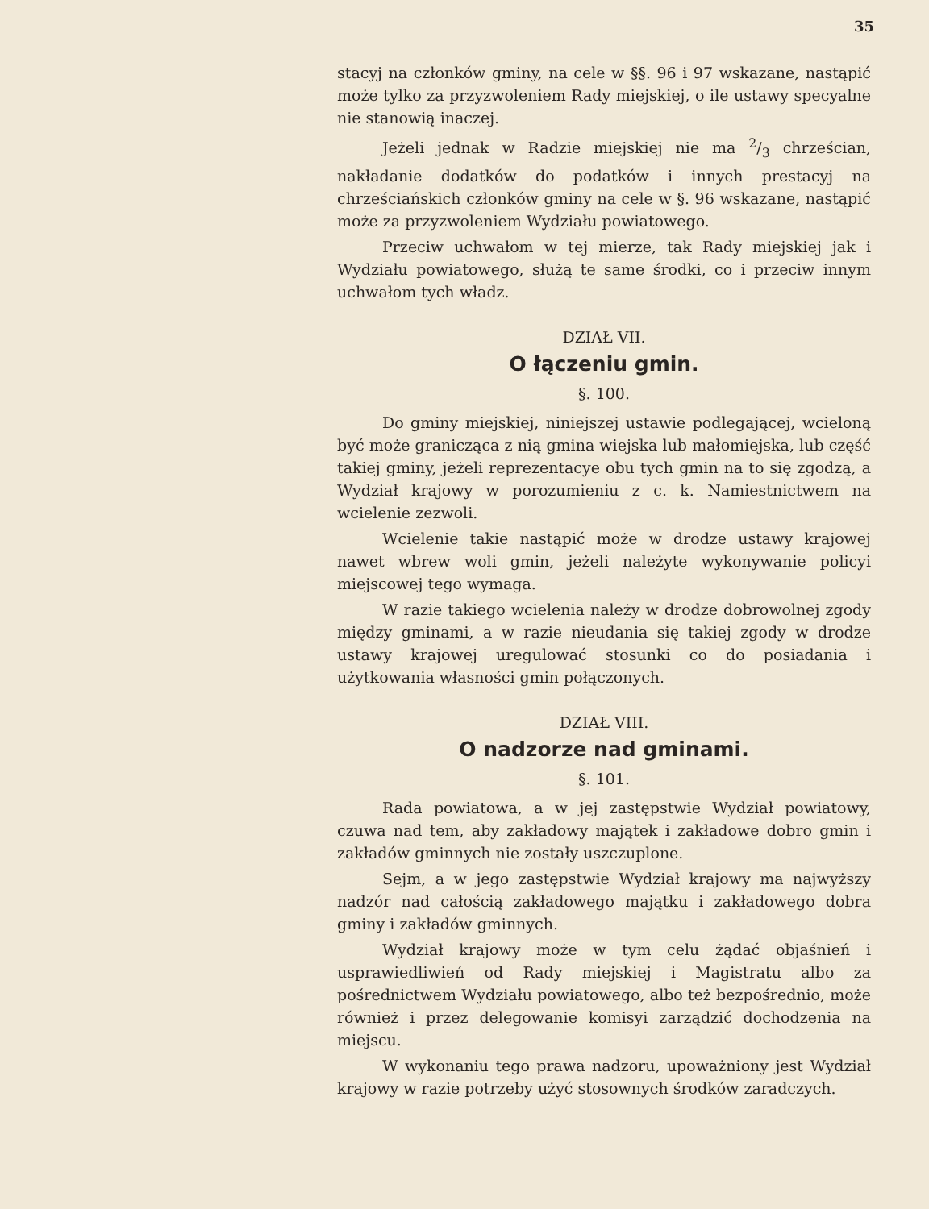35
stacyj na członków gminy, na cele w §§. 96 i 97 wskazane, nastąpić może tylko za przyzwoleniem Rady miejskiej, o ile ustawy specyalne nie stanowią inaczej.
Jeżeli jednak w Radzie miejskiej nie ma 2/3 chrześcian, nakładanie dodatków do podatków i innych prestacyj na chrześciańskich członków gminy na cele w §. 96 wskazane, nastąpić może za przyzwoleniem Wydziału powiatowego.
Przeciw uchwałom w tej mierze, tak Rady miejskiej jak i Wydziału powiatowego, służą te same środki, co i przeciw innym uchwałom tych władz.
DZIAŁ VII.
O łączeniu gmin.
§. 100.
Do gminy miejskiej, niniejszej ustawie podlegającej, wcieloną być może granicząca z nią gmina wiejska lub małomiejska, lub część takiej gminy, jeżeli reprezentacye obu tych gmin na to się zgodzą, a Wydział krajowy w porozumieniu z c. k. Namiestnictwem na wcielenie zezwoli.
Wcielenie takie nastąpić może w drodze ustawy krajowej nawet wbrew woli gmin, jeżeli należyte wykonywanie policyi miejscowej tego wymaga.
W razie takiego wcielenia należy w drodze dobrowolnej zgody między gminami, a w razie nieudania się takiej zgody w drodze ustawy krajowej uregulować stosunki co do posiadania i użytkowania własności gmin połączonych.
DZIAŁ VIII.
O nadzorze nad gminami.
§. 101.
Rada powiatowa, a w jej zastępstwie Wydział powiatowy, czuwa nad tem, aby zakładowy majątek i zakładowe dobro gmin i zakładów gminnych nie zostały uszczuplone.
Sejm, a w jego zastępstwie Wydział krajowy ma najwyższy nadzór nad całością zakładowego majątku i zakładowego dobra gminy i zakładów gminnych.
Wydział krajowy może w tym celu żądać objaśnień i usprawiedliwień od Rady miejskiej i Magistratu albo za pośrednictwem Wydziału powiatowego, albo też bezpośrednio, może również i przez delegowanie komisyi zarządzić dochodzenia na miejscu.
W wykonaniu tego prawa nadzoru, upoważniony jest Wydział krajowy w razie potrzeby użyć stosownych środków zaradczych.